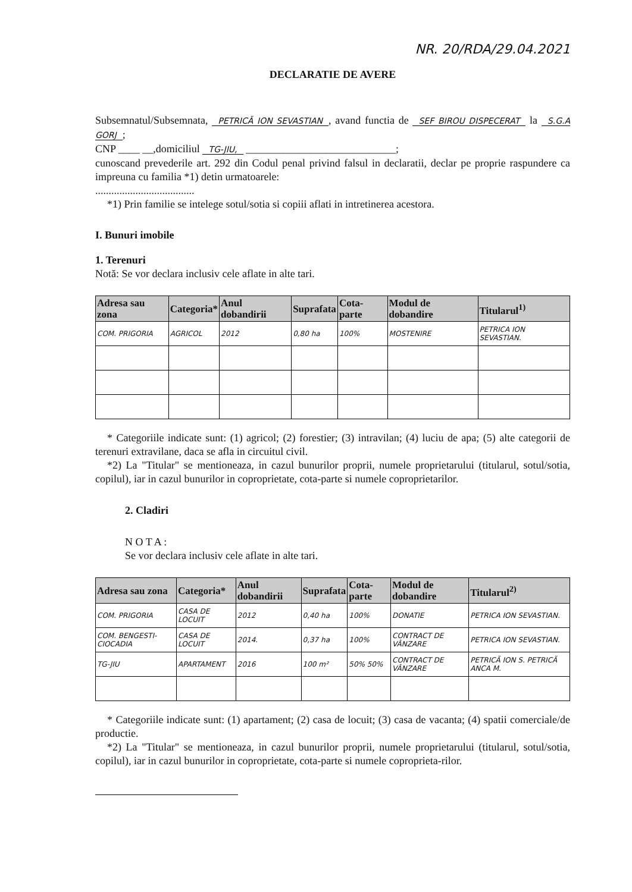NR. 20/RDA/29.04.2021
DECLARATIE DE AVERE
Subsemnatul/Subsemnata, PETRICĂ ION SEVASTIAN, avand functia de SEF BIROU DISPECERAT la S.G.A GORJ;
CNP ____ __,domiciliul TG-JIU, ____________________________;
cunoscand prevederile art. 292 din Codul penal privind falsul in declaratii, declar pe proprie raspundere ca impreuna cu familia *1) detin urmatoarele:
.....................................
*1) Prin familie se intelege sotul/sotia si copiii aflati in intretinerea acestora.
I. Bunuri imobile
1. Terenuri
Notă: Se vor declara inclusiv cele aflate in alte tari.
| Adresa sau zona | Categoria* | Anul dobandirii | Suprafata | Cota-parte | Modul de dobandire | Titularul<sup>1)</sup> |
| --- | --- | --- | --- | --- | --- | --- |
| COM. PRIGORIA | AGRICOL | 2012 | 0,80 ha | 100% | MOSTENIRE | PETRICA ION SEVASTIAN. |
* Categoriile indicate sunt: (1) agricol; (2) forestier; (3) intravilan; (4) luciu de apa; (5) alte categorii de terenuri extravilane, daca se afla in circuitul civil.
*2) La "Titular" se mentioneaza, in cazul bunurilor proprii, numele proprietarului (titularul, sotul/sotia, copilul), iar in cazul bunurilor in coproprietate, cota-parte si numele coproprietarilor.
2. Cladiri
N O T A :
Se vor declara inclusiv cele aflate in alte tari.
| Adresa sau zona | Categoria* | Anul dobandirii | Suprafata | Cota-parte | Modul de dobandire | Titularul<sup>2)</sup> |
| --- | --- | --- | --- | --- | --- | --- |
| COM. PRIGORIA | CASA DE LOCUIT | 2012 | 0,40 ha | 100% | DONATIE | PETRICA ION SEVASTIAN. |
| COM. BENGESTI-CIOCADIA | CASA DE LOCUIT | 2014. | 0,37 ha | 100% | CONTRACT DE VÂNZARE | PETRICA ION SEVASTIAN. |
| TG-JIU | APARTAMENT | 2016 | 100 m² | 50% 50% | CONTRACT DE VÂNZARE | PETRICĂ ION S. PETRICĂ ANCA M. |
* Categoriile indicate sunt: (1) apartament; (2) casa de locuit; (3) casa de vacanta; (4) spatii comerciale/de productie.
*2) La "Titular" se mentioneaza, in cazul bunurilor proprii, numele proprietarului (titularul, sotul/sotia, copilul), iar in cazul bunurilor in coproprietate, cota-parte si numele coproprieta-rilor.